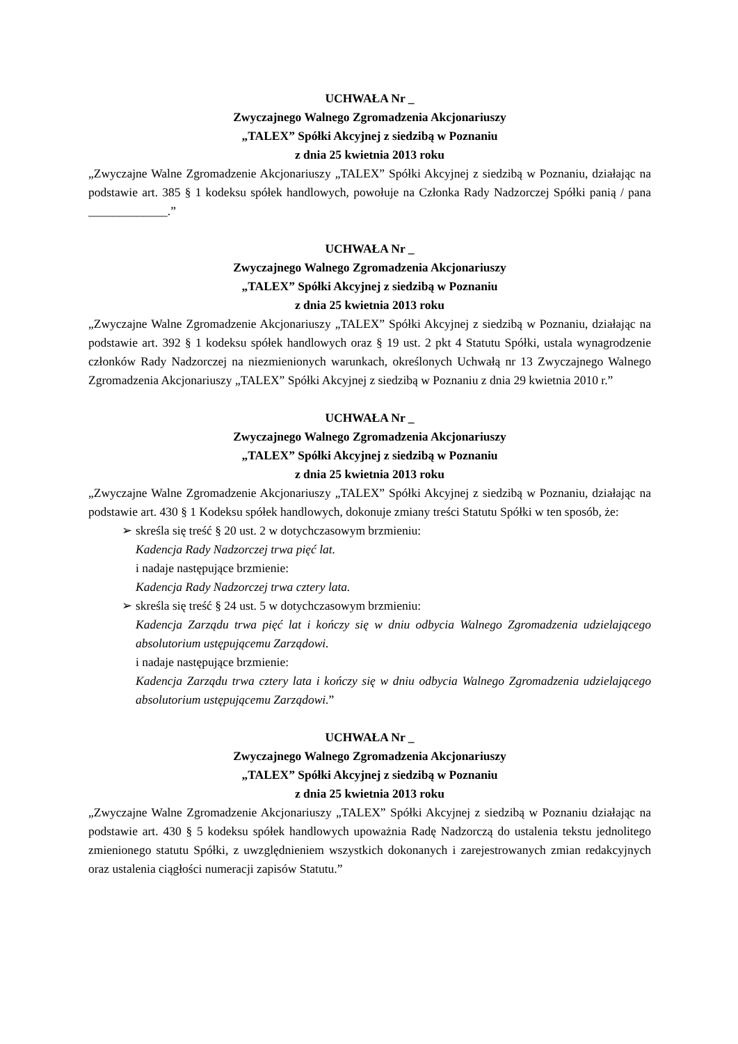UCHWAŁA Nr _
Zwyczajnego Walnego Zgromadzenia Akcjonariuszy
„TALEX” Spółki Akcyjnej z siedzibą w Poznaniu
z dnia 25 kwietnia 2013 roku
„Zwyczajne Walne Zgromadzenie Akcjonariuszy „TALEX” Spółki Akcyjnej z siedzibą w Poznaniu, działając na podstawie art. 385 § 1 kodeksu spółek handlowych, powołuje na Członka Rady Nadzorczej Spółki panią / pana _____________.”
UCHWAŁA Nr _
Zwyczajnego Walnego Zgromadzenia Akcjonariuszy
„TALEX” Spółki Akcyjnej z siedzibą w Poznaniu
z dnia 25 kwietnia 2013 roku
„Zwyczajne Walne Zgromadzenie Akcjonariuszy „TALEX” Spółki Akcyjnej z siedzibą w Poznaniu, działając na podstawie art. 392 § 1 kodeksu spółek handlowych oraz § 19 ust. 2 pkt 4 Statutu Spółki, ustala wynagrodzenie członków Rady Nadzorczej na niezmienionych warunkach, określonych Uchwałą nr 13 Zwyczajnego Walnego Zgromadzenia Akcjonariuszy „TALEX” Spółki Akcyjnej z siedzibą w Poznaniu z dnia 29 kwietnia 2010 r.”
UCHWAŁA Nr _
Zwyczajnego Walnego Zgromadzenia Akcjonariuszy
„TALEX” Spółki Akcyjnej z siedzibą w Poznaniu
z dnia 25 kwietnia 2013 roku
„Zwyczajne Walne Zgromadzenie Akcjonariuszy „TALEX” Spółki Akcyjnej z siedzibą w Poznaniu, działając na podstawie art. 430 § 1 Kodeksu spółek handlowych, dokonuje zmiany treści Statutu Spółki w ten sposób, że:
➢ skreśla się treść § 20 ust. 2 w dotychczasowym brzmieniu:
Kadencja Rady Nadzorczej trwa pięć lat.
i nadaje następujące brzmienie:
Kadencja Rady Nadzorczej trwa cztery lata.
➢ skreśla się treść § 24 ust. 5 w dotychczasowym brzmieniu:
Kadencja Zarządu trwa pięć lat i kończy się w dniu odbycia Walnego Zgromadzenia udzielającego absolutorium ustępującemu Zarządowi.
i nadaje następujące brzmienie:
Kadencja Zarządu trwa cztery lata i kończy się w dniu odbycia Walnego Zgromadzenia udzielającego absolutorium ustępującemu Zarządowi.”
UCHWAŁA Nr _
Zwyczajnego Walnego Zgromadzenia Akcjonariuszy
„TALEX” Spółki Akcyjnej z siedzibą w Poznaniu
z dnia 25 kwietnia 2013 roku
„Zwyczajne Walne Zgromadzenie Akcjonariuszy „TALEX” Spółki Akcyjnej z siedzibą w Poznaniu działając na podstawie art. 430 § 5 kodeksu spółek handlowych upoważnia Radę Nadzorczą do ustalenia tekstu jednolitego zmienionego statutu Spółki, z uwzględnieniem wszystkich dokonanych i zarejestrowanych zmian redakcyjnych oraz ustalenia ciągłości numeracji zapisów Statutu.”